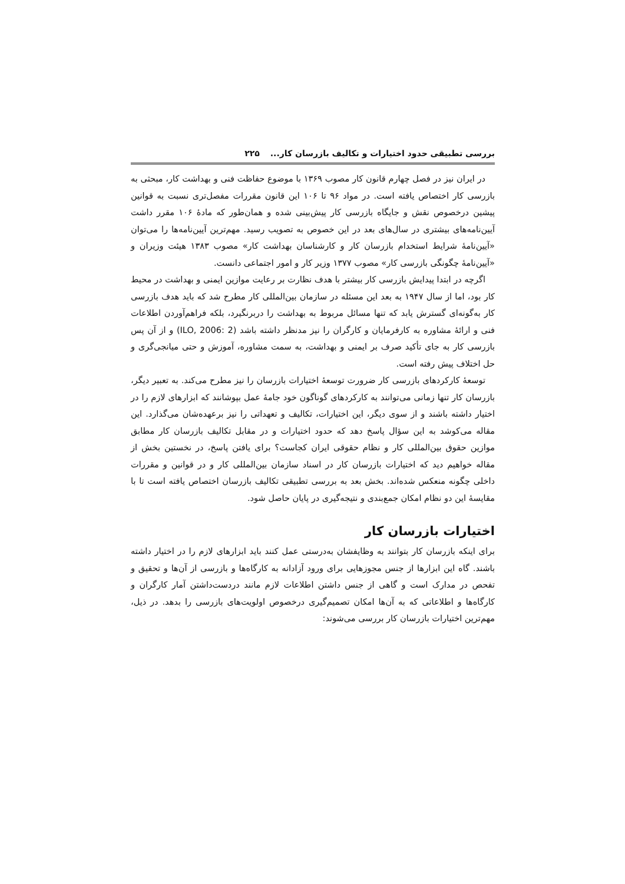بررسی تطبیقی حدود اختیارات و تکالیف بازرسان کار... ۲۲۵
در ایران نیز در فصل چهارم قانون کار مصوب ۱۳۶۹ با موضوع حفاظت فنی و بهداشت کار، مبحثی به بازرسی کار اختصاص یافته است. در مواد ۹۶ تا ۱۰۶ این قانون مقررات مفصل‌تری نسبت به قوانین پیشین درخصوص نقش و جایگاه بازرسی کار پیش‌بینی شده و همان‌طور که مادهٔ ۱۰۶ مقرر داشت آیین‌نامه‌های بیشتری در سال‌های بعد در این خصوص به تصویب رسید. مهم‌ترین آیین‌نامه‌ها را می‌توان «آیین‌نامهٔ شرایط استخدام بازرسان کار و کارشناسان بهداشت کار» مصوب ۱۳۸۳ هیئت وزیران و «آیین‌نامهٔ چگونگی بازرسی کار» مصوب ۱۳۷۷ وزیر کار و امور اجتماعی دانست.
اگرچه در ابتدا پیدایش بازرسی کار بیشتر با هدف نظارت بر رعایت موازین ایمنی و بهداشت در محیط کار بود، اما از سال ۱۹۴۷ به بعد این مسئله در سازمان بین‌المللی کار مطرح شد که باید هدف بازرسی کار به‌گونه‌ای گسترش یابد که تنها مسائل مربوط به بهداشت را دربرنگیرد، بلکه فراهم‌آوردن اطلاعات فنی و ارائهٔ مشاوره به کارفرمایان و کارگران را نیز مدنظر داشته باشد (ILO, 2006: 2) و از آن پس بازرسی کار به جای تأکید صرف بر ایمنی و بهداشت، به سمت مشاوره، آموزش و حتی میانجی‌گری و حل اختلاف پیش رفته است.
توسعهٔ کارکردهای بازرسی کار ضرورت توسعهٔ اختیارات بازرسان را نیز مطرح می‌کند. به تعبیر دیگر، بازرسان کار تنها زمانی می‌توانند به کارکردهای گوناگون خود جامهٔ عمل بپوشانند که ابزارهای لازم را در اختیار داشته باشند و از سوی دیگر، این اختیارات، تکالیف و تعهداتی را نیز برعهده‌شان می‌گذارد. این مقاله می‌کوشد به این سؤال پاسخ دهد که حدود اختیارات و در مقابل تکالیف بازرسان کار مطابق موازین حقوق بین‌المللی کار و نظام حقوقی ایران کجاست؟ برای یافتن پاسخ، در نخستین بخش از مقاله خواهیم دید که اختیارات بازرسان کار در اسناد سازمان بین‌المللی کار و در قوانین و مقررات داخلی چگونه منعکس شده‌اند. بخش بعد به بررسی تطبیقی تکالیف بازرسان اختصاص یافته است تا با مقایسهٔ این دو نظام امکان جمع‌بندی و نتیجه‌گیری در پایان حاصل شود.
اختیارات بازرسان کار
برای اینکه بازرسان کار بتوانند به وظایفشان به‌درستی عمل کنند باید ابزارهای لازم را در اختیار داشته باشند. گاه این ابزارها از جنس مجوزهایی برای ورود آزادانه به کارگاه‌ها و بازرسی از آن‌ها و تحقیق و تفحص در مدارک است و گاهی از جنس داشتن اطلاعات لازم مانند دردست‌داشتن آمار کارگران و کارگاه‌ها و اطلاعاتی که به آن‌ها امکان تصمیم‌گیری درخصوص اولویت‌های بازرسی را بدهد. در ذیل، مهم‌ترین اختیارات بازرسان کار بررسی می‌شوند: